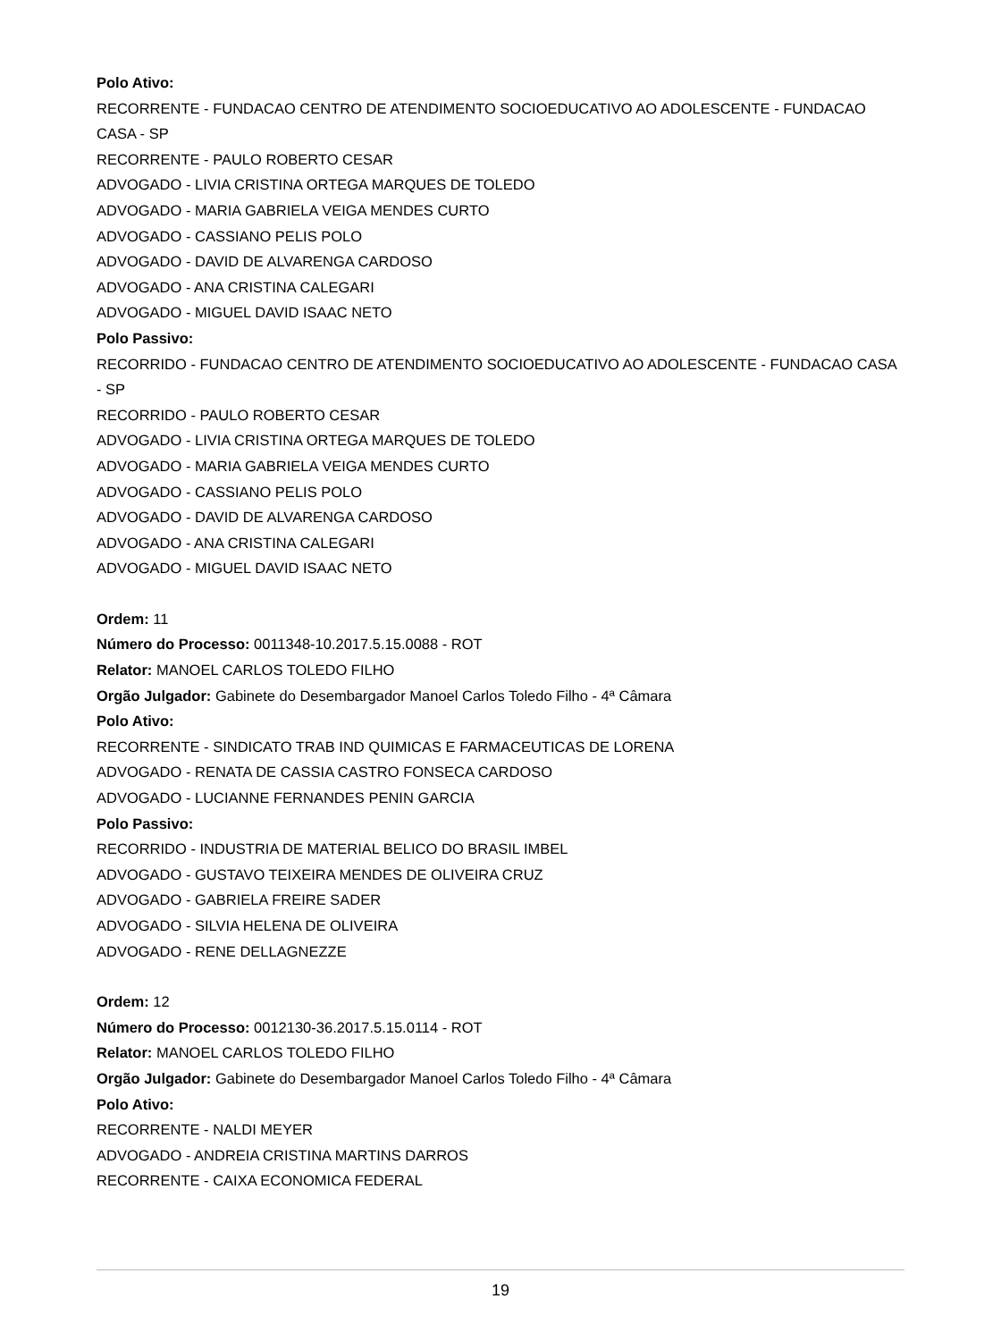Polo Ativo:
RECORRENTE - FUNDACAO CENTRO DE ATENDIMENTO SOCIOEDUCATIVO AO ADOLESCENTE - FUNDACAO CASA - SP
RECORRENTE - PAULO ROBERTO CESAR
ADVOGADO - LIVIA CRISTINA ORTEGA MARQUES DE TOLEDO
ADVOGADO - MARIA GABRIELA VEIGA MENDES CURTO
ADVOGADO - CASSIANO PELIS POLO
ADVOGADO - DAVID DE ALVARENGA CARDOSO
ADVOGADO - ANA CRISTINA CALEGARI
ADVOGADO - MIGUEL DAVID ISAAC NETO
Polo Passivo:
RECORRIDO - FUNDACAO CENTRO DE ATENDIMENTO SOCIOEDUCATIVO AO ADOLESCENTE - FUNDACAO CASA - SP
RECORRIDO - PAULO ROBERTO CESAR
ADVOGADO - LIVIA CRISTINA ORTEGA MARQUES DE TOLEDO
ADVOGADO - MARIA GABRIELA VEIGA MENDES CURTO
ADVOGADO - CASSIANO PELIS POLO
ADVOGADO - DAVID DE ALVARENGA CARDOSO
ADVOGADO - ANA CRISTINA CALEGARI
ADVOGADO - MIGUEL DAVID ISAAC NETO
Ordem: 11
Número do Processo: 0011348-10.2017.5.15.0088 - ROT
Relator: MANOEL CARLOS TOLEDO FILHO
Orgão Julgador: Gabinete do Desembargador Manoel Carlos Toledo Filho - 4ª Câmara
Polo Ativo:
RECORRENTE - SINDICATO TRAB IND QUIMICAS E FARMACEUTICAS DE LORENA
ADVOGADO - RENATA DE CASSIA CASTRO FONSECA CARDOSO
ADVOGADO - LUCIANNE FERNANDES PENIN GARCIA
Polo Passivo:
RECORRIDO - INDUSTRIA DE MATERIAL BELICO DO BRASIL IMBEL
ADVOGADO - GUSTAVO TEIXEIRA MENDES DE OLIVEIRA CRUZ
ADVOGADO - GABRIELA FREIRE SADER
ADVOGADO - SILVIA HELENA DE OLIVEIRA
ADVOGADO - RENE DELLAGNEZZE
Ordem: 12
Número do Processo: 0012130-36.2017.5.15.0114 - ROT
Relator: MANOEL CARLOS TOLEDO FILHO
Orgão Julgador: Gabinete do Desembargador Manoel Carlos Toledo Filho - 4ª Câmara
Polo Ativo:
RECORRENTE - NALDI MEYER
ADVOGADO - ANDREIA CRISTINA MARTINS DARROS
RECORRENTE - CAIXA ECONOMICA FEDERAL
19